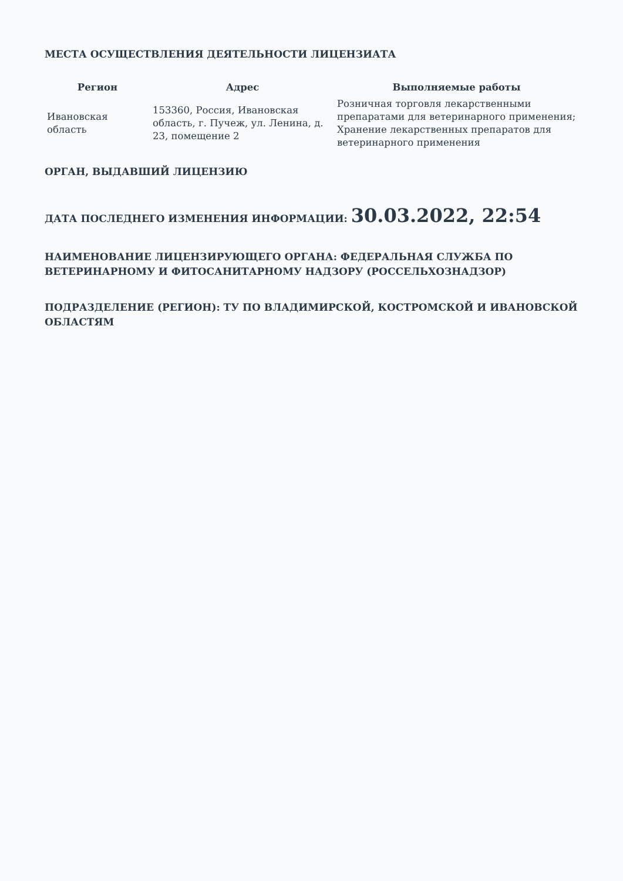МЕСТА ОСУЩЕСТВЛЕНИЯ ДЕЯТЕЛЬНОСТИ ЛИЦЕНЗИАТА
| Регион | Адрес | Выполняемые работы |
| --- | --- | --- |
| Ивановская область | 153360, Россия, Ивановская область, г. Пучеж, ул. Ленина, д. 23, помещение 2 | Розничная торговля лекарственными препаратами для ветеринарного применения; Хранение лекарственных препаратов для ветеринарного применения |
ОРГАН, ВЫДАВШИЙ ЛИЦЕНЗИЮ
ДАТА ПОСЛЕДНЕГО ИЗМЕНЕНИЯ ИНФОРМАЦИИ: 30.03.2022, 22:54
НАИМЕНОВАНИЕ ЛИЦЕНЗИРУЮЩЕГО ОРГАНА: ФЕДЕРАЛЬНАЯ СЛУЖБА ПО ВЕТЕРИНАРНОМУ И ФИТОСАНИТАРНОМУ НАДЗОРУ (РОССЕЛЬХОЗНАДЗОР)
ПОДРАЗДЕЛЕНИЕ (РЕГИОН): ТУ ПО ВЛАДИМИРСКОЙ, КОСТРОМСКОЙ И ИВАНОВСКОЙ ОБЛАСТЯМ